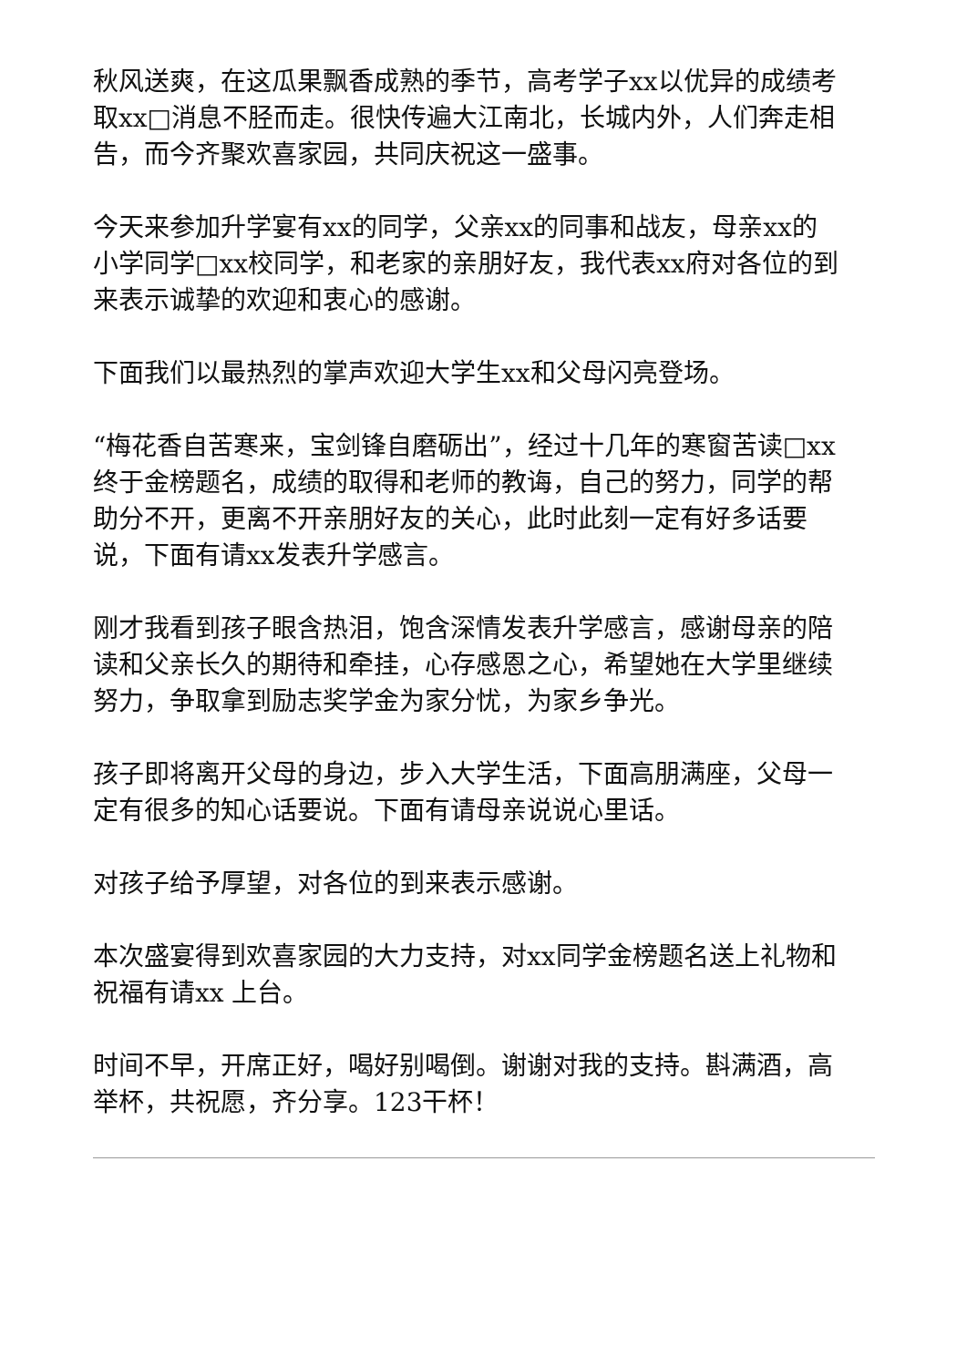秋风送爽，在这瓜果飘香成熟的季节，高考学子xx以优异的成绩考取xx□消息不胫而走。很快传遍大江南北，长城内外，人们奔走相告，而今齐聚欢喜家园，共同庆祝这一盛事。
今天来参加升学宴有xx的同学，父亲xx的同事和战友，母亲xx的小学同学□xx校同学，和老家的亲朋好友，我代表xx府对各位的到来表示诚挚的欢迎和衷心的感谢。
下面我们以最热烈的掌声欢迎大学生xx和父母闪亮登场。
“梅花香自苦寒来，宝剑锋自磨砺出”，经过十几年的寒窗苦读□xx终于金榜题名，成绩的取得和老师的教诲，自己的努力，同学的帮助分不开，更离不开亲朋好友的关心，此时此刻一定有好多话要说，下面有请xx发表升学感言。
刚才我看到孩子眼含热泪，饱含深情发表升学感言，感谢母亲的陪读和父亲长久的期待和牵挂，心存感恩之心，希望她在大学里继续努力，争取拿到励志奖学金为家分忧，为家乡争光。
孩子即将离开父母的身边，步入大学生活，下面高朋满座，父母一定有很多的知心话要说。下面有请母亲说说心里话。
对孩子给予厚望，对各位的到来表示感谢。
本次盛宴得到欢喜家园的大力支持，对xx同学金榜题名送上礼物和祝福有请xx 上台。
时间不早，开席正好，喝好别喝倒。谢谢对我的支持。斟满酒，高举杯，共祝愿，齐分享。123干杯！